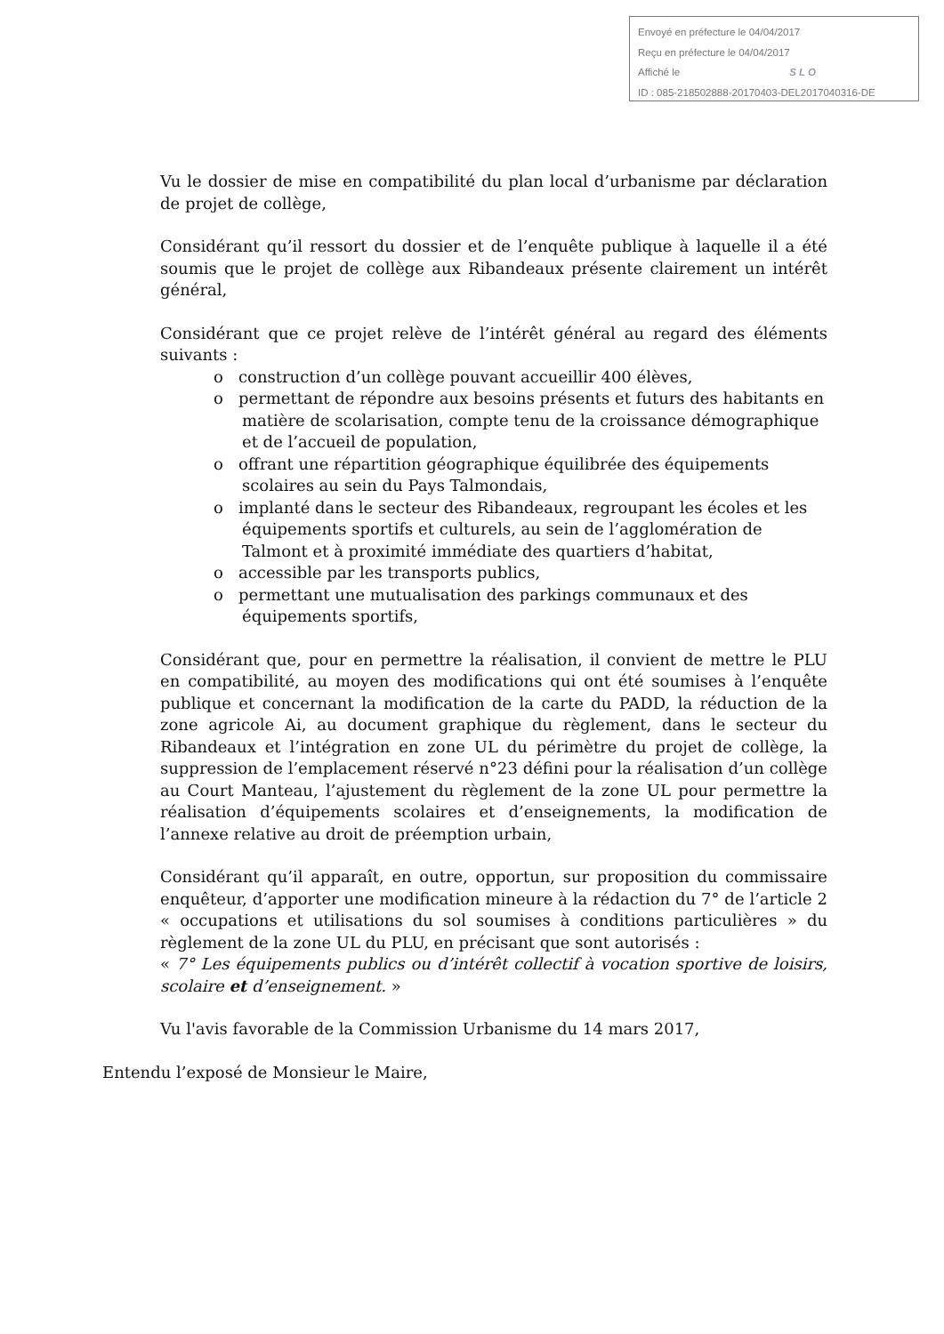Envoyé en préfecture le 04/04/2017
Reçu en préfecture le 04/04/2017
Affiché le SLO
ID : 085-218502888-20170403-DEL2017040316-DE
Vu le dossier de mise en compatibilité du plan local d’urbanisme par déclaration de projet de collège,
Considérant qu’il ressort du dossier et de l’enquête publique à laquelle il a été soumis que le projet de collège aux Ribandeaux présente clairement un intérêt général,
Considérant que ce projet relève de l’intérêt général au regard des éléments suivants :
o construction d’un collège pouvant accueillir 400 élèves,
o permettant de répondre aux besoins présents et futurs des habitants en matière de scolarisation, compte tenu de la croissance démographique et de l’accueil de population,
o offrant une répartition géographique équilibrée des équipements scolaires au sein du Pays Talmondais,
o implanté dans le secteur des Ribandeaux, regroupant les écoles et les équipements sportifs et culturels, au sein de l’agglomération de Talmont et à proximité immédiate des quartiers d’habitat,
o accessible par les transports publics,
o permettant une mutualisation des parkings communaux et des équipements sportifs,
Considérant que, pour en permettre la réalisation, il convient de mettre le PLU en compatibilité, au moyen des modifications qui ont été soumises à l’enquête publique et concernant la modification de la carte du PADD, la réduction de la zone agricole Ai, au document graphique du règlement, dans le secteur du Ribandeaux et l’intégration en zone UL du périmètre du projet de collège, la suppression de l’emplacement réservé n°23 défini pour la réalisation d’un collège au Court Manteau, l’ajustement du règlement de la zone UL pour permettre la réalisation d’équipements scolaires et d’enseignements, la modification de l’annexe relative au droit de préemption urbain,
Considérant qu’il apparaît, en outre, opportun, sur proposition du commissaire enquêteur, d’apporter une modification mineure à la rédaction du 7° de l’article 2 « occupations et utilisations du sol soumises à conditions particulières » du règlement de la zone UL du PLU, en précisant que sont autorisés :
« 7° Les équipements publics ou d’intérêt collectif à vocation sportive de loisirs, scolaire et d’enseignement. »
Vu l'avis favorable de la Commission Urbanisme du 14 mars 2017,
Entendu l’exposé de Monsieur le Maire,